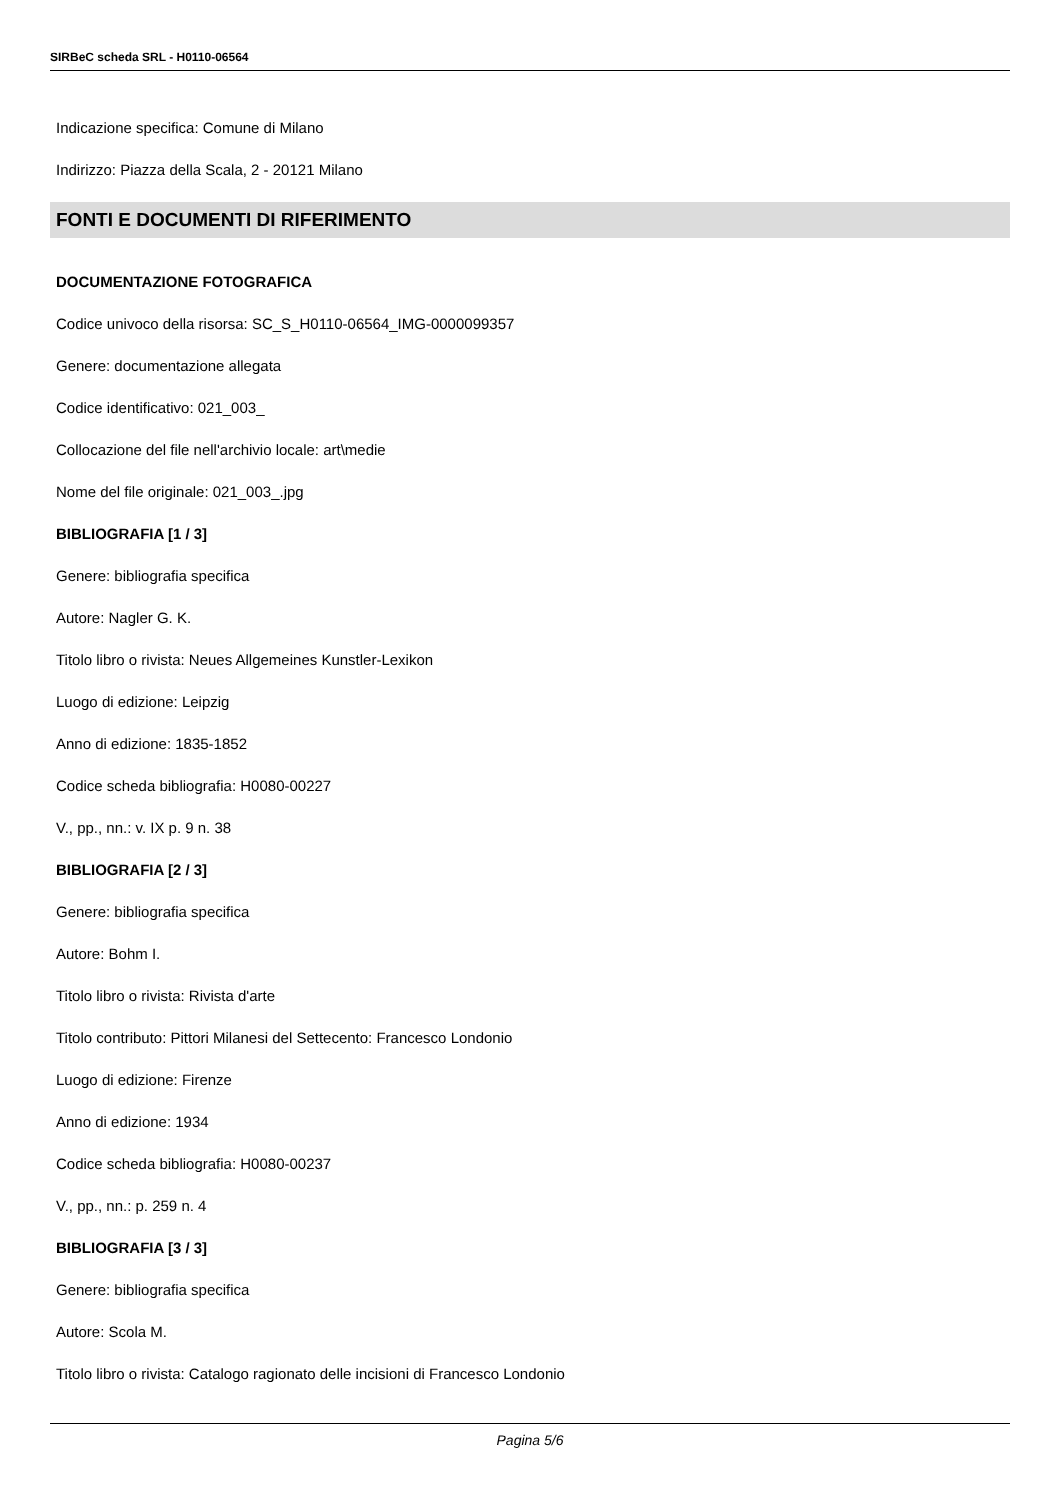SIRBeC scheda SRL - H0110-06564
Indicazione specifica: Comune di Milano
Indirizzo: Piazza della Scala, 2 - 20121 Milano
FONTI E DOCUMENTI DI RIFERIMENTO
DOCUMENTAZIONE FOTOGRAFICA
Codice univoco della risorsa: SC_S_H0110-06564_IMG-0000099357
Genere: documentazione allegata
Codice identificativo: 021_003_
Collocazione del file nell'archivio locale: art\medie
Nome del file originale: 021_003_.jpg
BIBLIOGRAFIA [1 / 3]
Genere: bibliografia specifica
Autore: Nagler G. K.
Titolo libro o rivista: Neues Allgemeines Kunstler-Lexikon
Luogo di edizione: Leipzig
Anno di edizione: 1835-1852
Codice scheda bibliografia: H0080-00227
V., pp., nn.: v. IX p. 9 n. 38
BIBLIOGRAFIA [2 / 3]
Genere: bibliografia specifica
Autore: Bohm I.
Titolo libro o rivista: Rivista d'arte
Titolo contributo: Pittori Milanesi del Settecento: Francesco Londonio
Luogo di edizione: Firenze
Anno di edizione: 1934
Codice scheda bibliografia: H0080-00237
V., pp., nn.: p. 259 n. 4
BIBLIOGRAFIA [3 / 3]
Genere: bibliografia specifica
Autore: Scola M.
Titolo libro o rivista: Catalogo ragionato delle incisioni di Francesco Londonio
Pagina 5/6